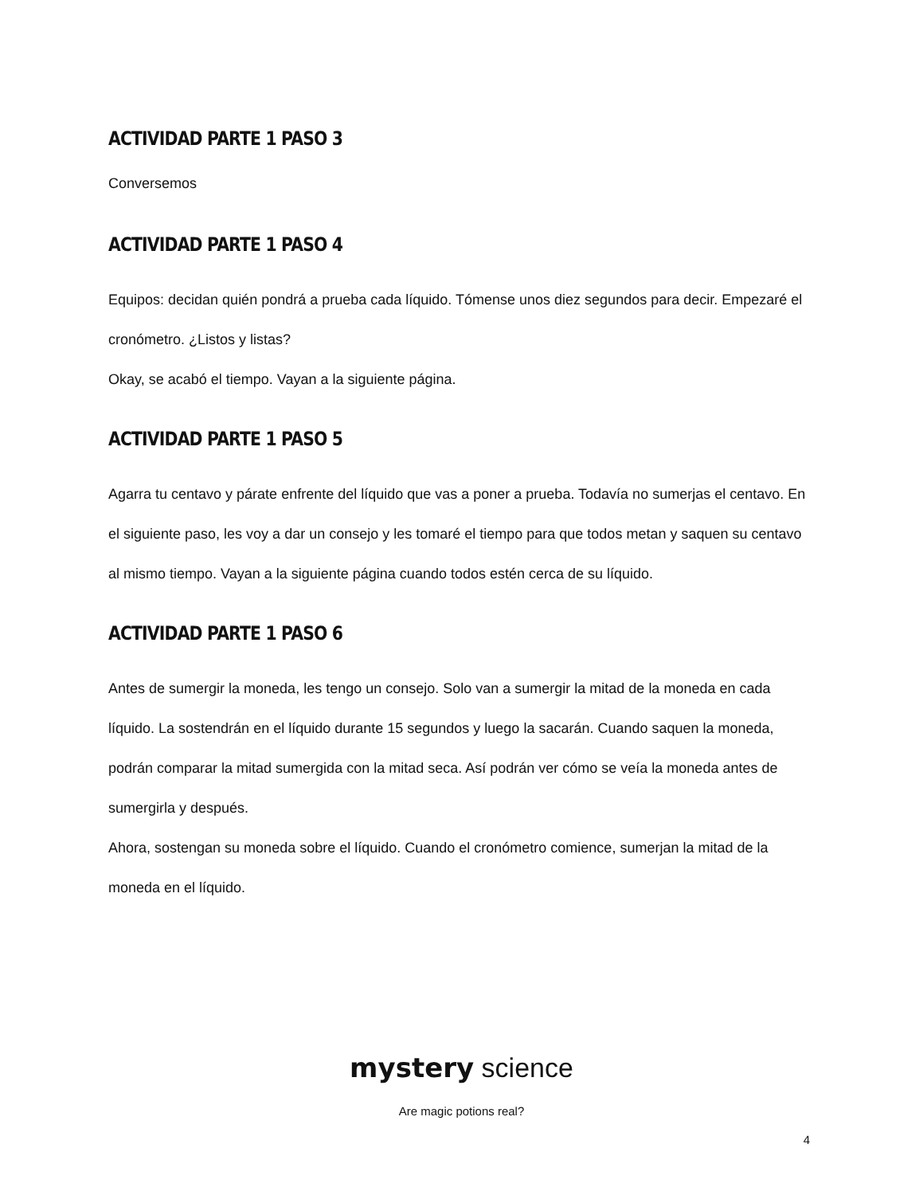ACTIVIDAD PARTE 1 PASO 3
Conversemos
ACTIVIDAD PARTE 1 PASO 4
Equipos: decidan quién pondrá a prueba cada líquido. Tómense unos diez segundos para decir. Empezaré el cronómetro. ¿Listos y listas?
Okay, se acabó el tiempo. Vayan a la siguiente página.
ACTIVIDAD PARTE 1 PASO 5
Agarra tu centavo y párate enfrente del líquido que vas a poner a prueba. Todavía no sumerjas el centavo. En el siguiente paso, les voy a dar un consejo y les tomaré el tiempo para que todos metan y saquen su centavo al mismo tiempo. Vayan a la siguiente página cuando todos estén cerca de su líquido.
ACTIVIDAD PARTE 1 PASO 6
Antes de sumergir la moneda, les tengo un consejo. Solo van a sumergir la mitad de la moneda en cada líquido. La sostendrán en el líquido durante 15 segundos y luego la sacarán. Cuando saquen la moneda, podrán comparar la mitad sumergida con la mitad seca. Así podrán ver cómo se veía la moneda antes de sumergirla y después.
Ahora, sostengan su moneda sobre el líquido. Cuando el cronómetro comience, sumerjan la mitad de la moneda en el líquido.
mystery science
Are magic potions real?
4